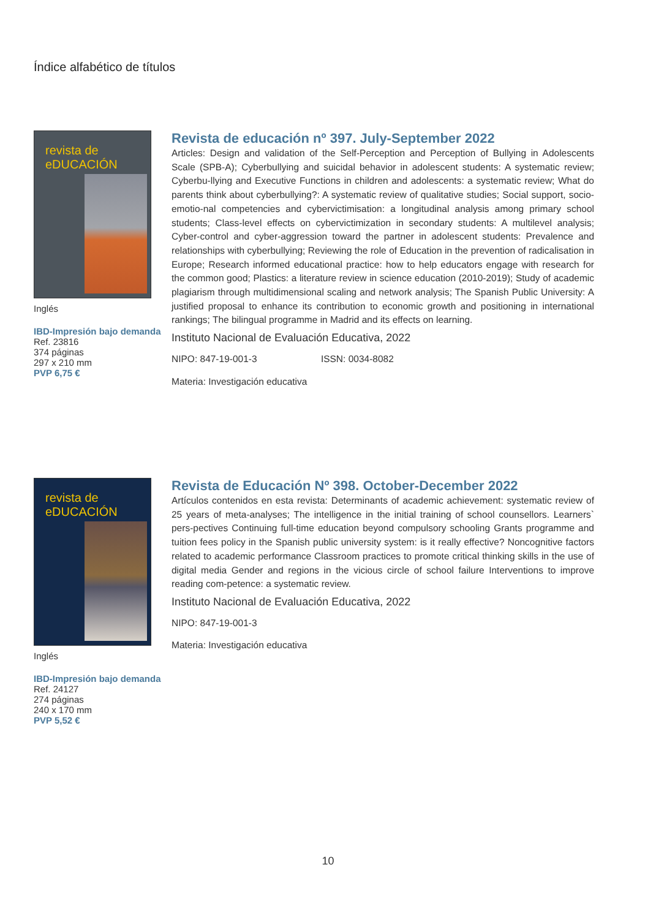Índice alfabético de títulos
revista de eDUCACIÓN
Inglés
IBD-Impresión bajo demanda
Ref. 23816
374 páginas
297 x 210 mm
PVP 6,75 €
Revista de educación nº 397. July-September 2022
Articles: Design and validation of the Self-Perception and Perception of Bullying in Adolescents Scale (SPB-A); Cyberbullying and suicidal behavior in adolescent students: A systematic review; Cyberbu-llying and Executive Functions in children and adolescents: a systematic review; What do parents think about cyberbullying?: A systematic review of qualitative studies; Social support, socio-emotio-nal competencies and cybervictimisation: a longitudinal analysis among primary school students; Class-level effects on cybervictimization in secondary students: A multilevel analysis; Cyber-control and cyber-aggression toward the partner in adolescent students: Prevalence and relationships with cyberbullying; Reviewing the role of Education in the prevention of radicalisation in Europe; Research informed educational practice: how to help educators engage with research for the common good; Plastics: a literature review in science education (2010-2019); Study of academic plagiarism through multidimensional scaling and network analysis; The Spanish Public University: A justified proposal to enhance its contribution to economic growth and positioning in international rankings; The bilingual programme in Madrid and its effects on learning.
Instituto Nacional de Evaluación Educativa, 2022
NIPO: 847-19-001-3 ISSN: 0034-8082
Materia: Investigación educativa
revista de eDUCACIÓN
Inglés
IBD-Impresión bajo demanda
Ref. 24127
274 páginas
240 x 170 mm
PVP 5,52 €
Revista de Educación Nº 398. October-December 2022
Artículos contenidos en esta revista: Determinants of academic achievement: systematic review of 25 years of meta-analyses; The intelligence in the initial training of school counsellors. Learners` pers-pectives Continuing full-time education beyond compulsory schooling Grants programme and tuition fees policy in the Spanish public university system: is it really effective? Noncognitive factors related to academic performance Classroom practices to promote critical thinking skills in the use of digital media Gender and regions in the vicious circle of school failure Interventions to improve reading com-petence: a systematic review.
Instituto Nacional de Evaluación Educativa, 2022
NIPO: 847-19-001-3
Materia: Investigación educativa
10